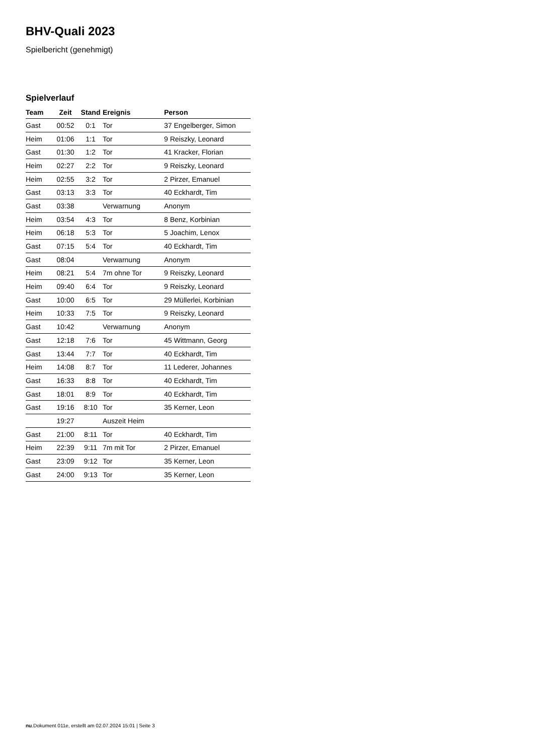BHV-Quali 2023
Spielbericht (genehmigt)
Spielverlauf
| Team | Zeit | Stand | Ereignis | Person |
| --- | --- | --- | --- | --- |
| Gast | 00:52 | 0:1 | Tor | 37 Engelberger, Simon |
| Heim | 01:06 | 1:1 | Tor | 9 Reiszky, Leonard |
| Gast | 01:30 | 1:2 | Tor | 41 Kracker, Florian |
| Heim | 02:27 | 2:2 | Tor | 9 Reiszky, Leonard |
| Heim | 02:55 | 3:2 | Tor | 2 Pirzer, Emanuel |
| Gast | 03:13 | 3:3 | Tor | 40 Eckhardt, Tim |
| Gast | 03:38 | | Verwarnung | Anonym |
| Heim | 03:54 | 4:3 | Tor | 8 Benz, Korbinian |
| Heim | 06:18 | 5:3 | Tor | 5 Joachim, Lenox |
| Gast | 07:15 | 5:4 | Tor | 40 Eckhardt, Tim |
| Gast | 08:04 | | Verwarnung | Anonym |
| Heim | 08:21 | 5:4 | 7m ohne Tor | 9 Reiszky, Leonard |
| Heim | 09:40 | 6:4 | Tor | 9 Reiszky, Leonard |
| Gast | 10:00 | 6:5 | Tor | 29 Müllerlei, Korbinian |
| Heim | 10:33 | 7:5 | Tor | 9 Reiszky, Leonard |
| Gast | 10:42 | | Verwarnung | Anonym |
| Gast | 12:18 | 7:6 | Tor | 45 Wittmann, Georg |
| Gast | 13:44 | 7:7 | Tor | 40 Eckhardt, Tim |
| Heim | 14:08 | 8:7 | Tor | 11 Lederer, Johannes |
| Gast | 16:33 | 8:8 | Tor | 40 Eckhardt, Tim |
| Gast | 18:01 | 8:9 | Tor | 40 Eckhardt, Tim |
| Gast | 19:16 | 8:10 | Tor | 35 Kerner, Leon |
| | 19:27 | | Auszeit Heim | |
| Gast | 21:00 | 8:11 | Tor | 40 Eckhardt, Tim |
| Heim | 22:39 | 9:11 | 7m mit Tor | 2 Pirzer, Emanuel |
| Gast | 23:09 | 9:12 | Tor | 35 Kerner, Leon |
| Gast | 24:00 | 9:13 | Tor | 35 Kerner, Leon |
nu.Dokument 011e, erstellt am 02.07.2024 15:01 | Seite 3